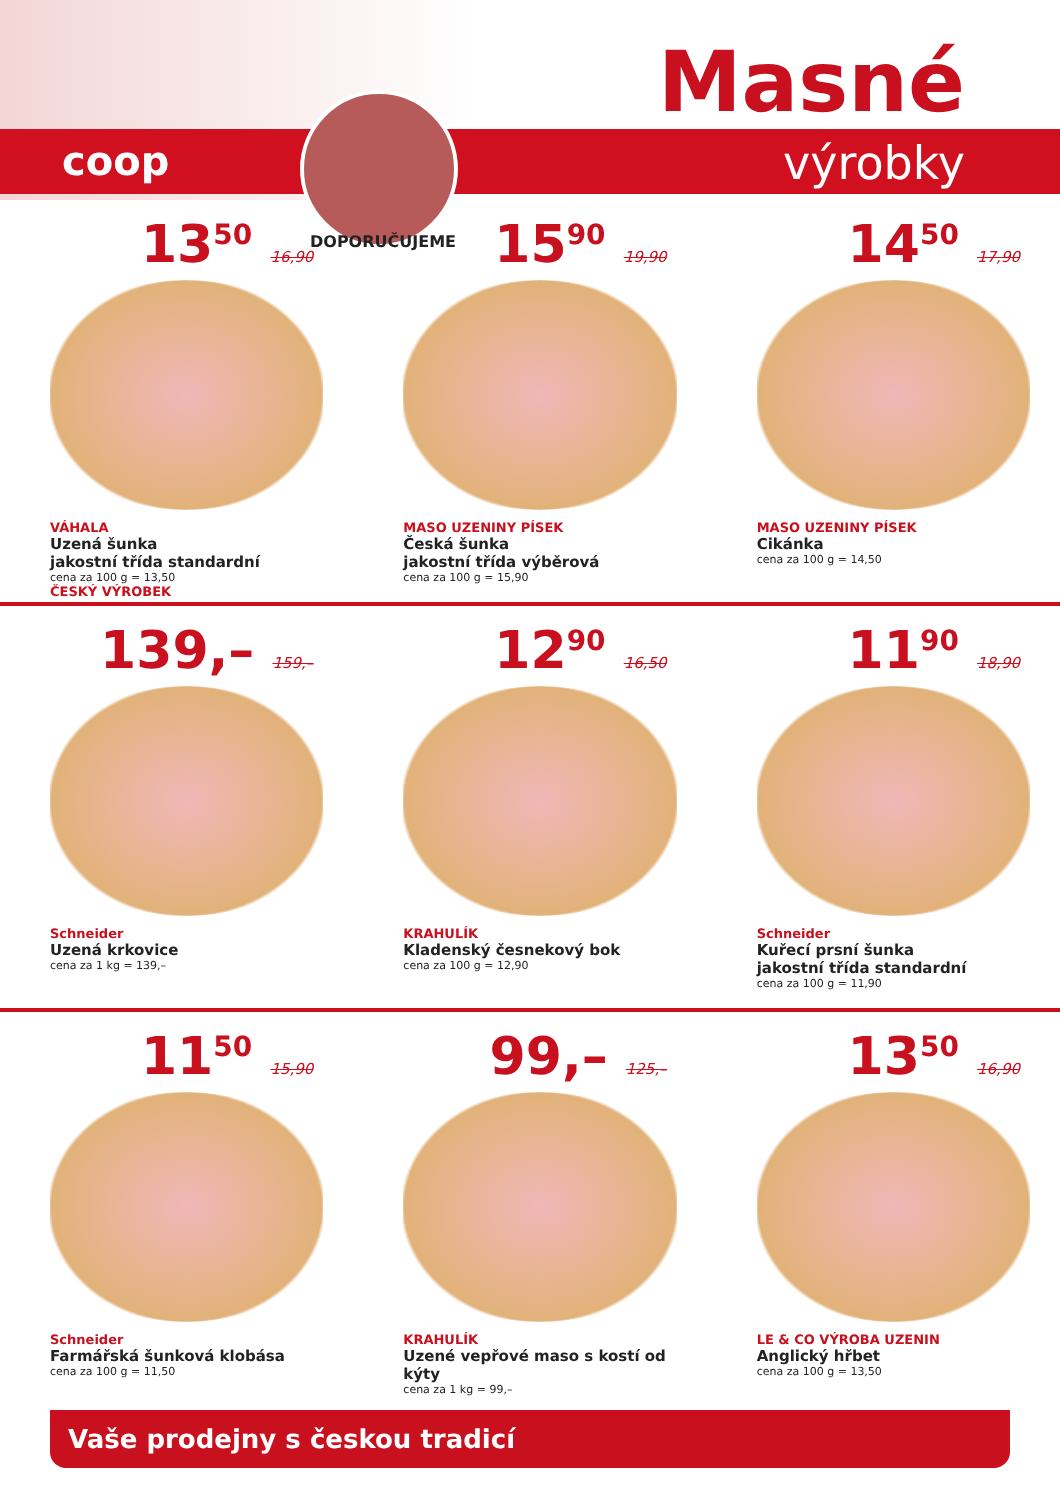coop
DOPORUČUJEME
Masné
výrobky
13<sup>50</sup> 16,90
VÁHALA
Uzená šunka
jakostní třída standardní
cena za 100 g = 13,50
ČESKÝ VÝROBEK
15<sup>90</sup> 19,90
MASO UZENINY PÍSEK
Česká šunka
jakostní třída výběrová
cena za 100 g = 15,90
14<sup>50</sup> 17,90
MASO UZENINY PÍSEK
Cikánka
cena za 100 g = 14,50
139,– 159,–
Schneider
Uzená krkovice
cena za 1 kg = 139,–
12<sup>90</sup> 16,50
KRAHULÍK
Kladenský česnekový bok
cena za 100 g = 12,90
11<sup>90</sup> 18,90
Schneider
Kuřecí prsní šunka
jakostní třída standardní
cena za 100 g = 11,90
11<sup>50</sup> 15,90
Schneider
Farmářská šunková klobása
cena za 100 g = 11,50
99,– 125,–
KRAHULÍK
Uzené vepřové maso s kostí od kýty
cena za 1 kg = 99,–
13<sup>50</sup> 16,90
LE & CO VÝROBA UZENIN
Anglický hřbet
cena za 100 g = 13,50
Vaše prodejny s českou tradicí